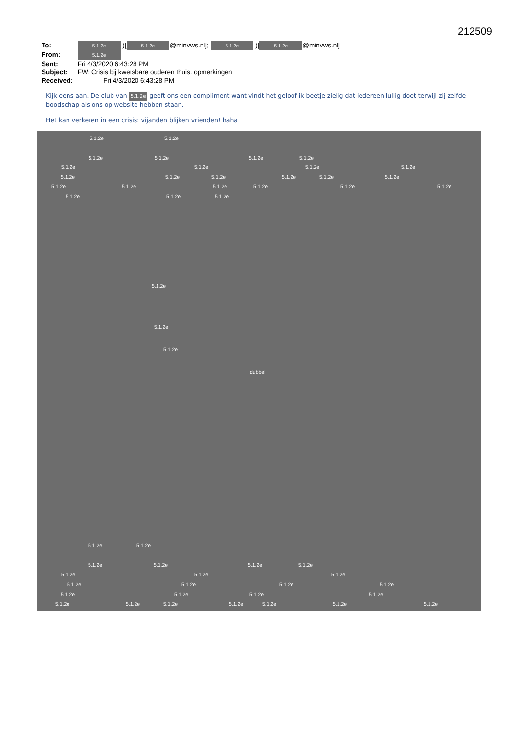212509
To: 5.1.2e )[5.1.2e @minvws.nl]; 5.1.2e )[5.1.2e @minvws.nl]
From: 5.1.2e
Sent: Fri 4/3/2020 6:43:28 PM
Subject: FW: Crisis bij kwetsbare ouderen thuis. opmerkingen
Received: Fri 4/3/2020 6:43:28 PM
Kijk eens aan. De club van 5.1.2e geeft ons een compliment want vindt het geloof ik beetje zielig dat iedereen lullig doet terwijl zij zelfde boodschap als ons op website hebben staan.
Het kan verkeren in een crisis: vijanden blijken vrienden! haha
5.1.2e 5.1.2e
5.1.2e 5.1.2e 5.1.2e 5.1.2e
5.1.2e 5.1.2e 5.1.2e 5.1.2e
5.1.2e 5.1.2e 5.1.2e 5.1.2e 5.1.2e 5.1.2e
5.1.2e 5.1.2e 5.1.2e 5.1.2e 5.1.2e 5.1.2e
5.1.2e 5.1.2e 5.1.2e
5.1.2e 5.1.2e 5.1.2e dubbel
5.1.2e 5.1.2e
5.1.2e 5.1.2e 5.1.2e 5.1.2e
5.1.2e 5.1.2e 5.1.2e
5.1.2e 5.1.2e 5.1.2e 5.1.2e
5.1.2e 5.1.2e 5.1.2e 5.1.2e
5.1.2e 5.1.2e 5.1.2e 5.1.2e 5.1.2e 5.1.2e 5.1.2e